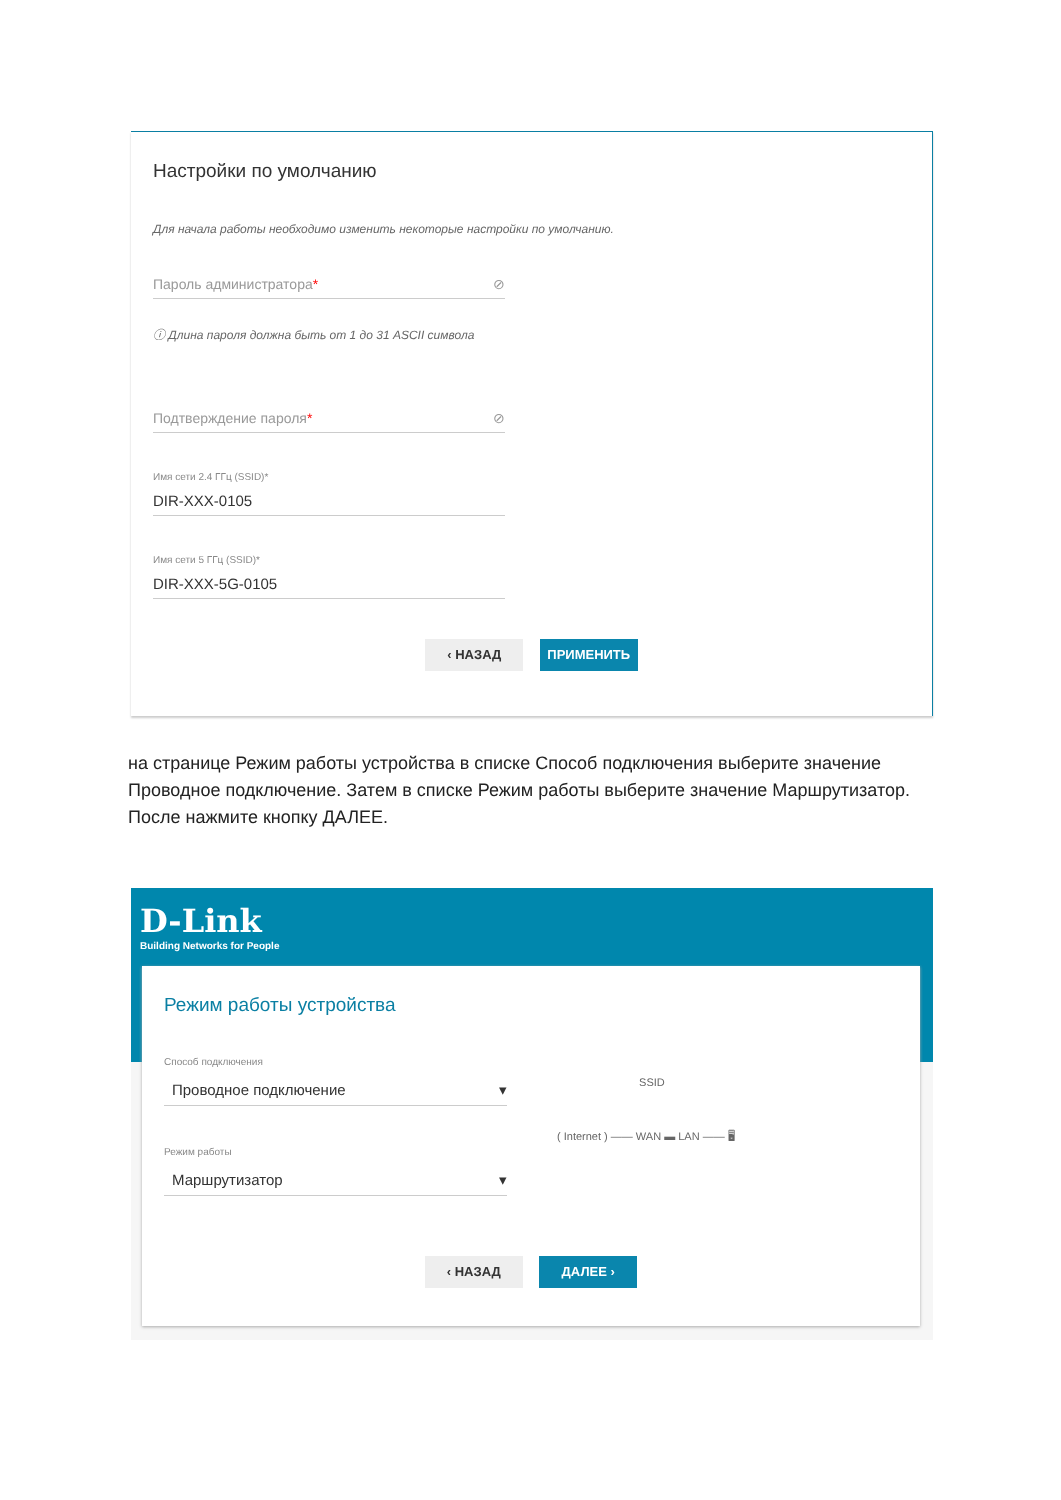Настройки по умолчанию
Для начала работы необходимо изменить некоторые настройки по умолчанию.
Пароль администратора* ⊘
ⓘ Длина пароля должна быть от 1 до 31 ASCII символа
Подтверждение пароля* ⊘
Имя сети 2.4 ГГц (SSID)*
DIR-XXX-0105
Имя сети 5 ГГц (SSID)*
DIR-XXX-5G-0105
‹ НАЗАД ПРИМЕНИТЬ
на странице Режим работы устройства в списке Способ подключения выберите значение Проводное подключение. Затем в списке Режим работы выберите значение Маршрутизатор. После нажмите кнопку ДАЛЕЕ.
D-Link
Building Networks for People
Режим работы устройства
Способ подключения
Проводное подключение ▾
Режим работы
Маршрутизатор ▾
SSID
( Internet ) —— WAN ▬ LAN —— 🖥
‹ НАЗАД ДАЛЕЕ ›